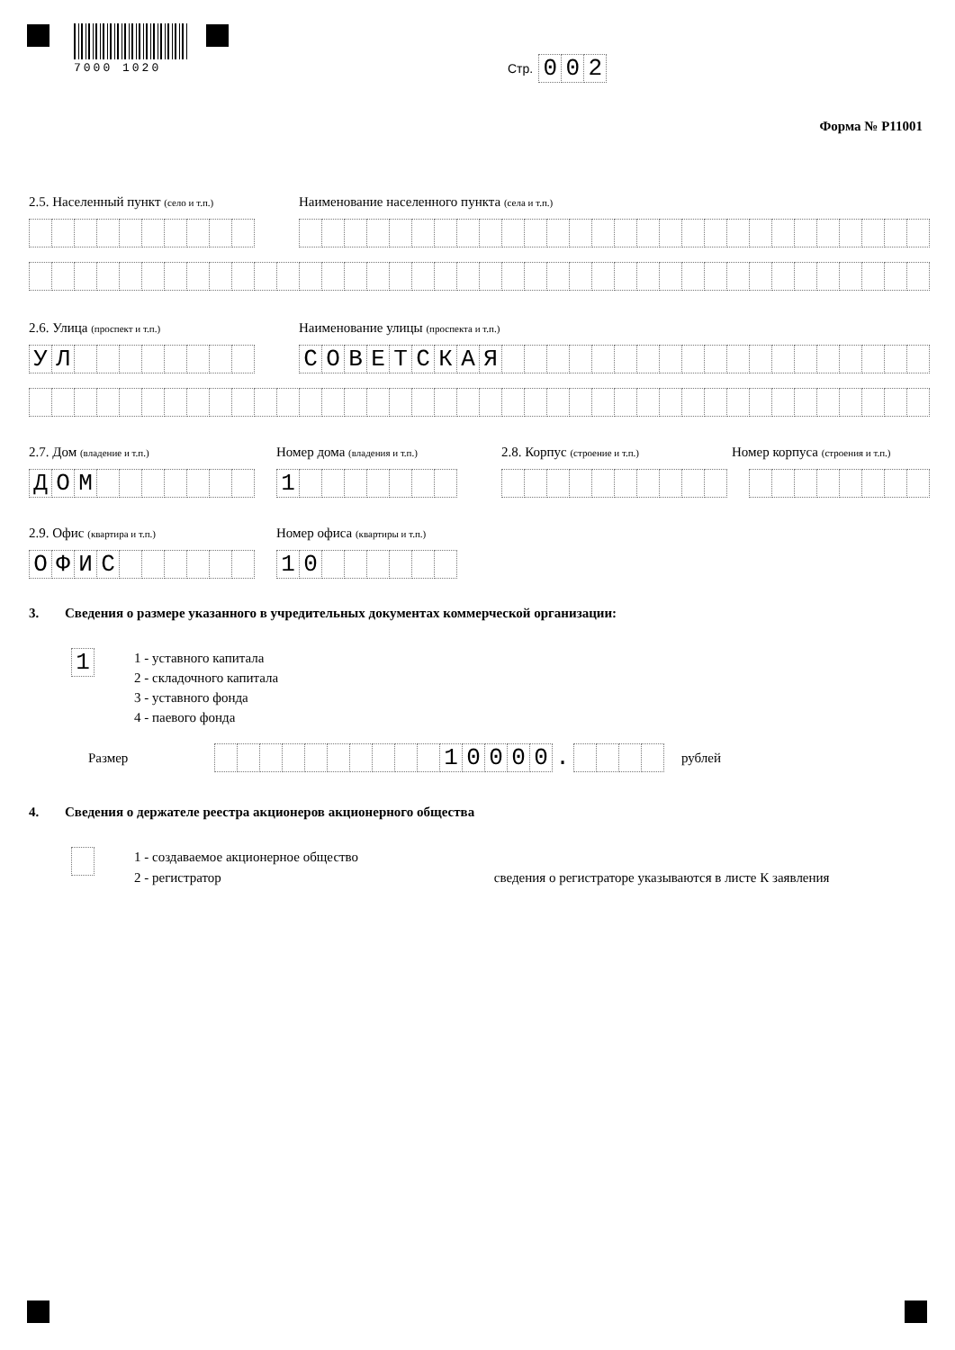7000 1020
Стр. 0 0 2
Форма № Р11001
2.5. Населенный пункт (село и т.п.)
Наименование населенного пункта (села и т.п.)
2.6. Улица (проспект и т.п.)
Наименование улицы (проспекта и т.п.)
УЛ
СОВЕТСКАЯ
2.7. Дом (владение и т.п.)
Номер дома (владения и т.п.)
2.8. Корпус (строение и т.п.)
Номер корпуса (строения и т.п.)
ДОМ
1
2.9. Офис (квартира и т.п.)
Номер офиса (квартиры и т.п.)
ОФИС
10
3. Сведения о размере указанного в учредительных документах коммерческой организации:
1
1 - уставного капитала
2 - складочного капитала
3 - уставного фонда
4 - паевого фонда
Размер
10000
.
рублей
4. Сведения о держателе реестра акционеров акционерного общества
1 - создаваемое акционерное общество
2 - регистратор сведения о регистраторе указываются в листе К заявления